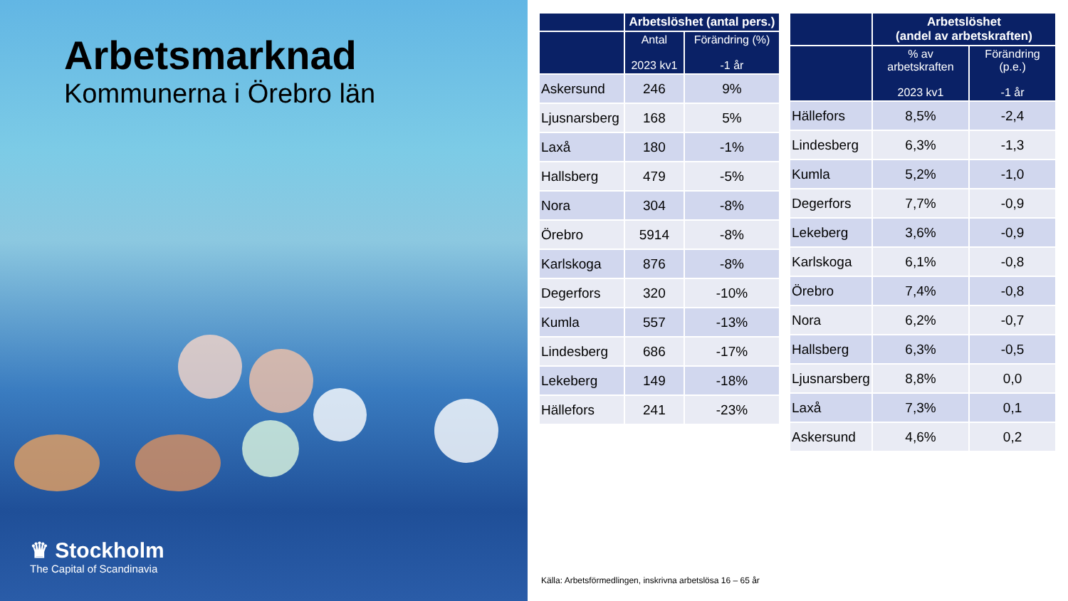Arbetsmarknad
Kommunerna i Örebro län
♛ Stockholm
The Capital of Scandinavia
| | Arbetslöshet (antal pers.) | |
| --- | --- | --- |
| | Antal 2023 kv1 | Förändring (%) -1 år |
| Askersund | 246 | 9% |
| Ljusnarsberg | 168 | 5% |
| Laxå | 180 | -1% |
| Hallsberg | 479 | -5% |
| Nora | 304 | -8% |
| Örebro | 5914 | -8% |
| Karlskoga | 876 | -8% |
| Degerfors | 320 | -10% |
| Kumla | 557 | -13% |
| Lindesberg | 686 | -17% |
| Lekeberg | 149 | -18% |
| Hällefors | 241 | -23% |
| | Arbetslöshet (andel av arbetskraften) | |
| --- | --- | --- |
| | % av arbetskraften 2023 kv1 | Förändring (p.e.) -1 år |
| Hällefors | 8,5% | -2,4 |
| Lindesberg | 6,3% | -1,3 |
| Kumla | 5,2% | -1,0 |
| Degerfors | 7,7% | -0,9 |
| Lekeberg | 3,6% | -0,9 |
| Karlskoga | 6,1% | -0,8 |
| Örebro | 7,4% | -0,8 |
| Nora | 6,2% | -0,7 |
| Hallsberg | 6,3% | -0,5 |
| Ljusnarsberg | 8,8% | 0,0 |
| Laxå | 7,3% | 0,1 |
| Askersund | 4,6% | 0,2 |
Källa: Arbetsförmedlingen, inskrivna arbetslösa 16 – 65 år